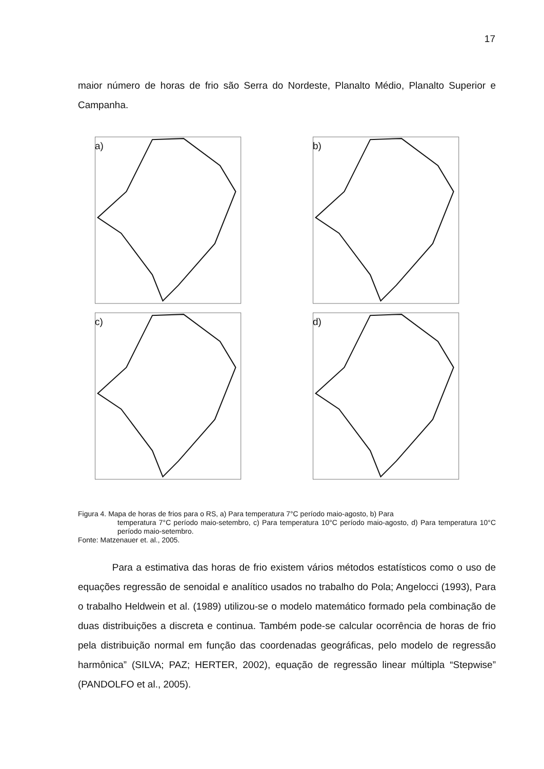17
maior número de horas de frio são Serra do Nordeste, Planalto Médio, Planalto Superior e Campanha.
a)
b)
c)
d)
Figura 4. Mapa de horas de frios para o RS, a) Para temperatura 7°C período maio-agosto, b) Para
temperatura 7°C período maio-setembro, c) Para temperatura 10°C período maio-agosto, d) Para temperatura 10°C período maio-setembro.
Fonte: Matzenauer et. al., 2005.
Para a estimativa das horas de frio existem vários métodos estatísticos como o uso de equações regressão de senoidal e analítico usados no trabalho do Pola; Angelocci (1993), Para o trabalho Heldwein et al. (1989) utilizou-se o modelo matemático formado pela combinação de duas distribuições a discreta e continua. Também pode-se calcular ocorrência de horas de frio pela distribuição normal em função das coordenadas geográficas, pelo modelo de regressão harmônica” (SILVA; PAZ; HERTER, 2002), equação de regressão linear múltipla “Stepwise” (PANDOLFO et al., 2005).